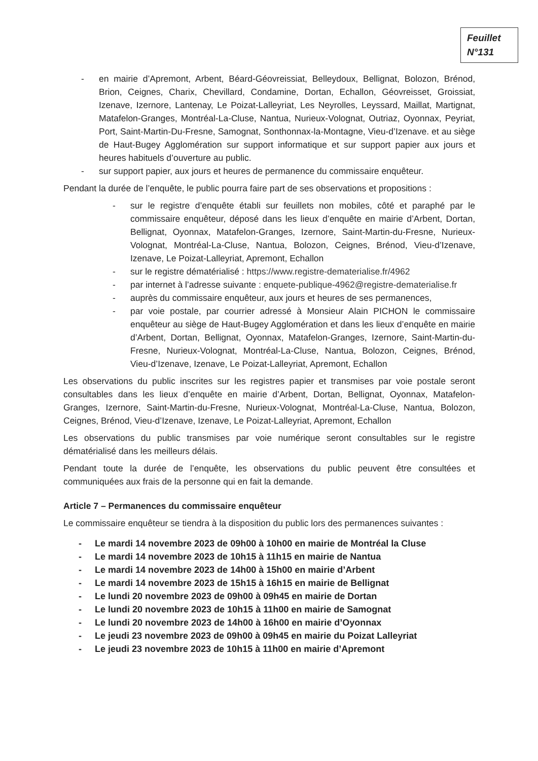Feuillet
N°131
- en mairie d’Apremont, Arbent, Béard-Géovreissiat, Belleydoux, Bellignat, Bolozon, Brénod, Brion, Ceignes, Charix, Chevillard, Condamine, Dortan, Echallon, Géovreisset, Groissiat, Izenave, Izernore, Lantenay, Le Poizat-Lalleyriat, Les Neyrolles, Leyssard, Maillat, Martignat, Matafelon-Granges, Montréal-La-Cluse, Nantua, Nurieux-Volognat, Outriaz, Oyonnax, Peyriat, Port, Saint-Martin-Du-Fresne, Samognat, Sonthonnax-la-Montagne, Vieu-d’Izenave. et au siège de Haut-Bugey Agglomération sur support informatique et sur support papier aux jours et heures habituels d’ouverture au public.
- sur support papier, aux jours et heures de permanence du commissaire enquêteur.
Pendant la durée de l’enquête, le public pourra faire part de ses observations et propositions :
- sur le registre d’enquête établi sur feuillets non mobiles, côté et paraphé par le commissaire enquêteur, déposé dans les lieux d’enquête en mairie d’Arbent, Dortan, Bellignat, Oyonnax, Matafelon-Granges, Izernore, Saint-Martin-du-Fresne, Nurieux-Volognat, Montréal-La-Cluse, Nantua, Bolozon, Ceignes, Brénod, Vieu-d’Izenave, Izenave, Le Poizat-Lalleyriat, Apremont, Echallon
- sur le registre dématérialisé : https://www.registre-dematerialise.fr/4962
- par internet à l’adresse suivante : enquete-publique-4962@registre-dematerialise.fr
- auprès du commissaire enquêteur, aux jours et heures de ses permanences,
- par voie postale, par courrier adressé à Monsieur Alain PICHON le commissaire enquêteur au siège de Haut-Bugey Agglomération et dans les lieux d’enquête en mairie d’Arbent, Dortan, Bellignat, Oyonnax, Matafelon-Granges, Izernore, Saint-Martin-du-Fresne, Nurieux-Volognat, Montréal-La-Cluse, Nantua, Bolozon, Ceignes, Brénod, Vieu-d’Izenave, Izenave, Le Poizat-Lalleyriat, Apremont, Echallon
Les observations du public inscrites sur les registres papier et transmises par voie postale seront consultables dans les lieux d’enquête en mairie d’Arbent, Dortan, Bellignat, Oyonnax, Matafelon-Granges, Izernore, Saint-Martin-du-Fresne, Nurieux-Volognat, Montréal-La-Cluse, Nantua, Bolozon, Ceignes, Brénod, Vieu-d’Izenave, Izenave, Le Poizat-Lalleyriat, Apremont, Echallon
Les observations du public transmises par voie numérique seront consultables sur le registre dématérialisé dans les meilleurs délais.
Pendant toute la durée de l’enquête, les observations du public peuvent être consultées et communiquées aux frais de la personne qui en fait la demande.
Article 7 – Permanences du commissaire enquêteur
Le commissaire enquêteur se tiendra à la disposition du public lors des permanences suivantes :
- Le mardi 14 novembre 2023 de 09h00 à 10h00 en mairie de Montréal la Cluse
- Le mardi 14 novembre 2023 de 10h15 à 11h15 en mairie de Nantua
- Le mardi 14 novembre 2023 de 14h00 à 15h00 en mairie d’Arbent
- Le mardi 14 novembre 2023 de 15h15 à 16h15 en mairie de Bellignat
- Le lundi 20 novembre 2023 de 09h00 à 09h45 en mairie de Dortan
- Le lundi 20 novembre 2023 de 10h15 à 11h00 en mairie de Samognat
- Le lundi 20 novembre 2023 de 14h00 à 16h00 en mairie d’Oyonnax
- Le jeudi 23 novembre 2023 de 09h00 à 09h45 en mairie du Poizat Lalleyriat
- Le jeudi 23 novembre 2023 de 10h15 à 11h00 en mairie d’Apremont